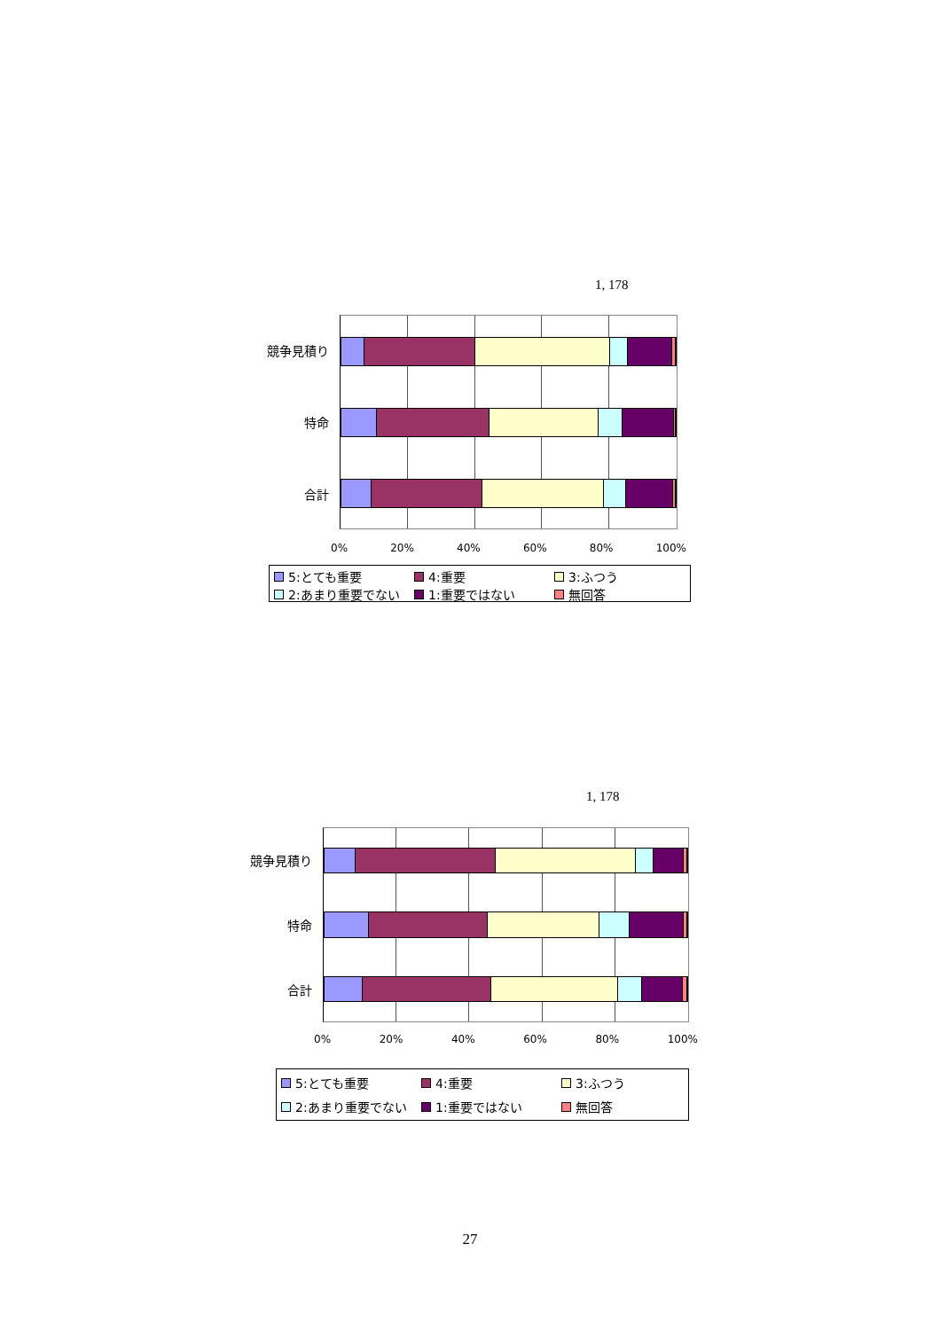1, 178
競争見積り
特命
合計
0% 20% 40% 60% 80% 100%
5:とても重要 4:重要 3:ふつう 2:あまり重要でない 1:重要ではない 無回答
1, 178
競争見積り
特命
合計
0% 20% 40% 60% 80% 100%
5:とても重要 4:重要 3:ふつう 2:あまり重要でない 1:重要ではない 無回答
27